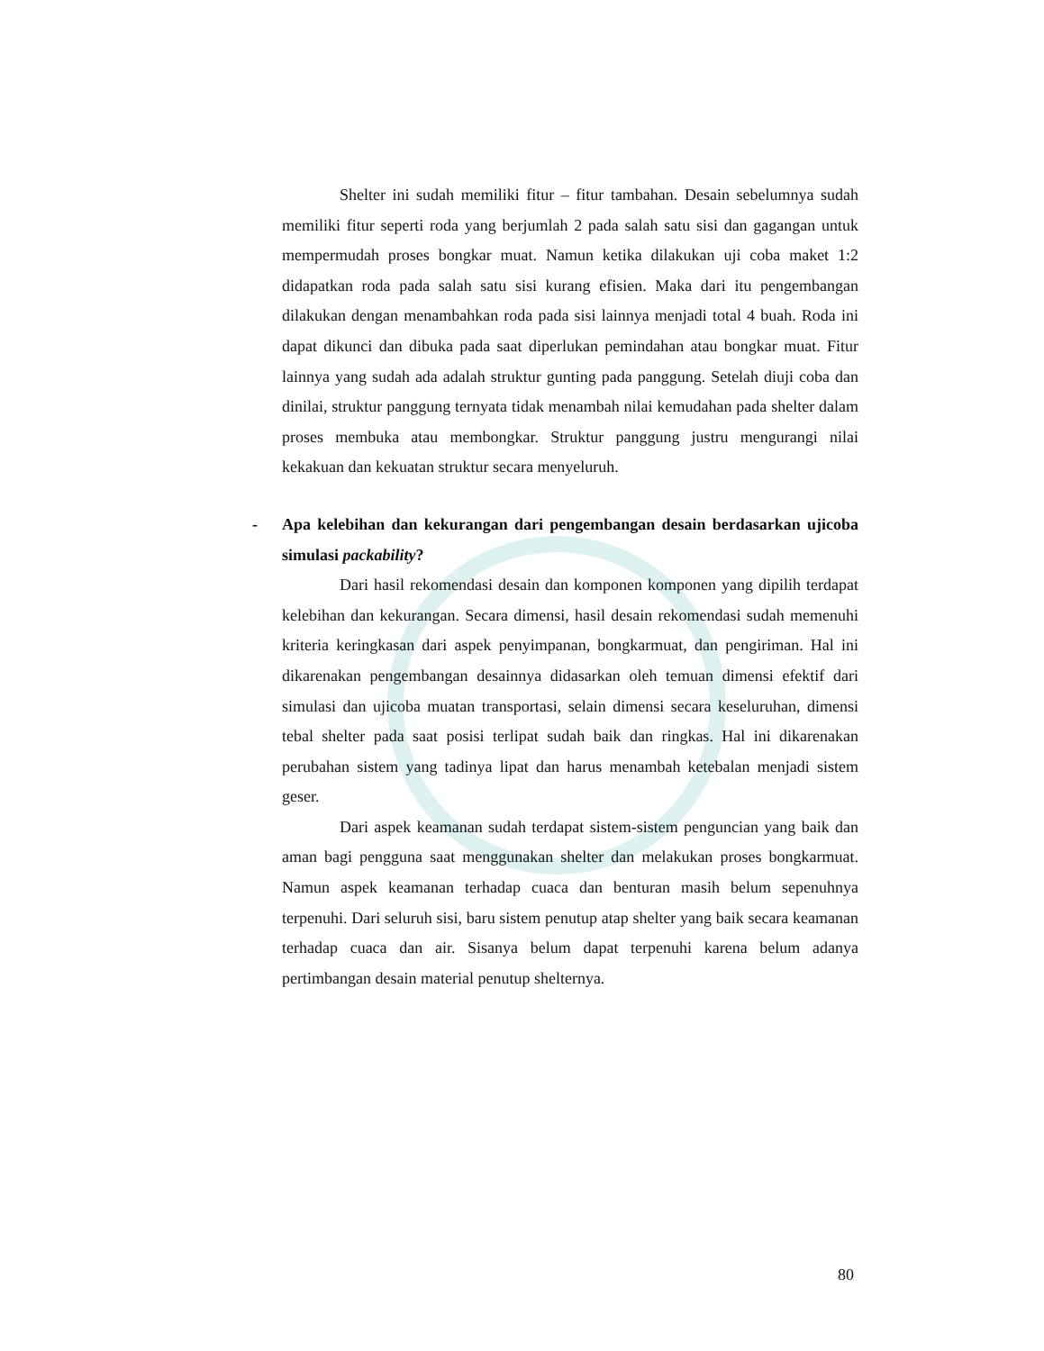Shelter ini sudah memiliki fitur – fitur tambahan. Desain sebelumnya sudah memiliki fitur seperti roda yang berjumlah 2 pada salah satu sisi dan gagangan untuk mempermudah proses bongkar muat. Namun ketika dilakukan uji coba maket 1:2 didapatkan roda pada salah satu sisi kurang efisien. Maka dari itu pengembangan dilakukan dengan menambahkan roda pada sisi lainnya menjadi total 4 buah. Roda ini dapat dikunci dan dibuka pada saat diperlukan pemindahan atau bongkar muat. Fitur lainnya yang sudah ada adalah struktur gunting pada panggung. Setelah diuji coba dan dinilai, struktur panggung ternyata tidak menambah nilai kemudahan pada shelter dalam proses membuka atau membongkar. Struktur panggung justru mengurangi nilai kekakuan dan kekuatan struktur secara menyeluruh.
- Apa kelebihan dan kekurangan dari pengembangan desain berdasarkan ujicoba simulasi packability?
Dari hasil rekomendasi desain dan komponen komponen yang dipilih terdapat kelebihan dan kekurangan. Secara dimensi, hasil desain rekomendasi sudah memenuhi kriteria keringkasan dari aspek penyimpanan, bongkarmuat, dan pengiriman. Hal ini dikarenakan pengembangan desainnya didasarkan oleh temuan dimensi efektif dari simulasi dan ujicoba muatan transportasi, selain dimensi secara keseluruhan, dimensi tebal shelter pada saat posisi terlipat sudah baik dan ringkas. Hal ini dikarenakan perubahan sistem yang tadinya lipat dan harus menambah ketebalan menjadi sistem geser.
Dari aspek keamanan sudah terdapat sistem-sistem penguncian yang baik dan aman bagi pengguna saat menggunakan shelter dan melakukan proses bongkarmuat. Namun aspek keamanan terhadap cuaca dan benturan masih belum sepenuhnya terpenuhi. Dari seluruh sisi, baru sistem penutup atap shelter yang baik secara keamanan terhadap cuaca dan air. Sisanya belum dapat terpenuhi karena belum adanya pertimbangan desain material penutup shelternya.
80